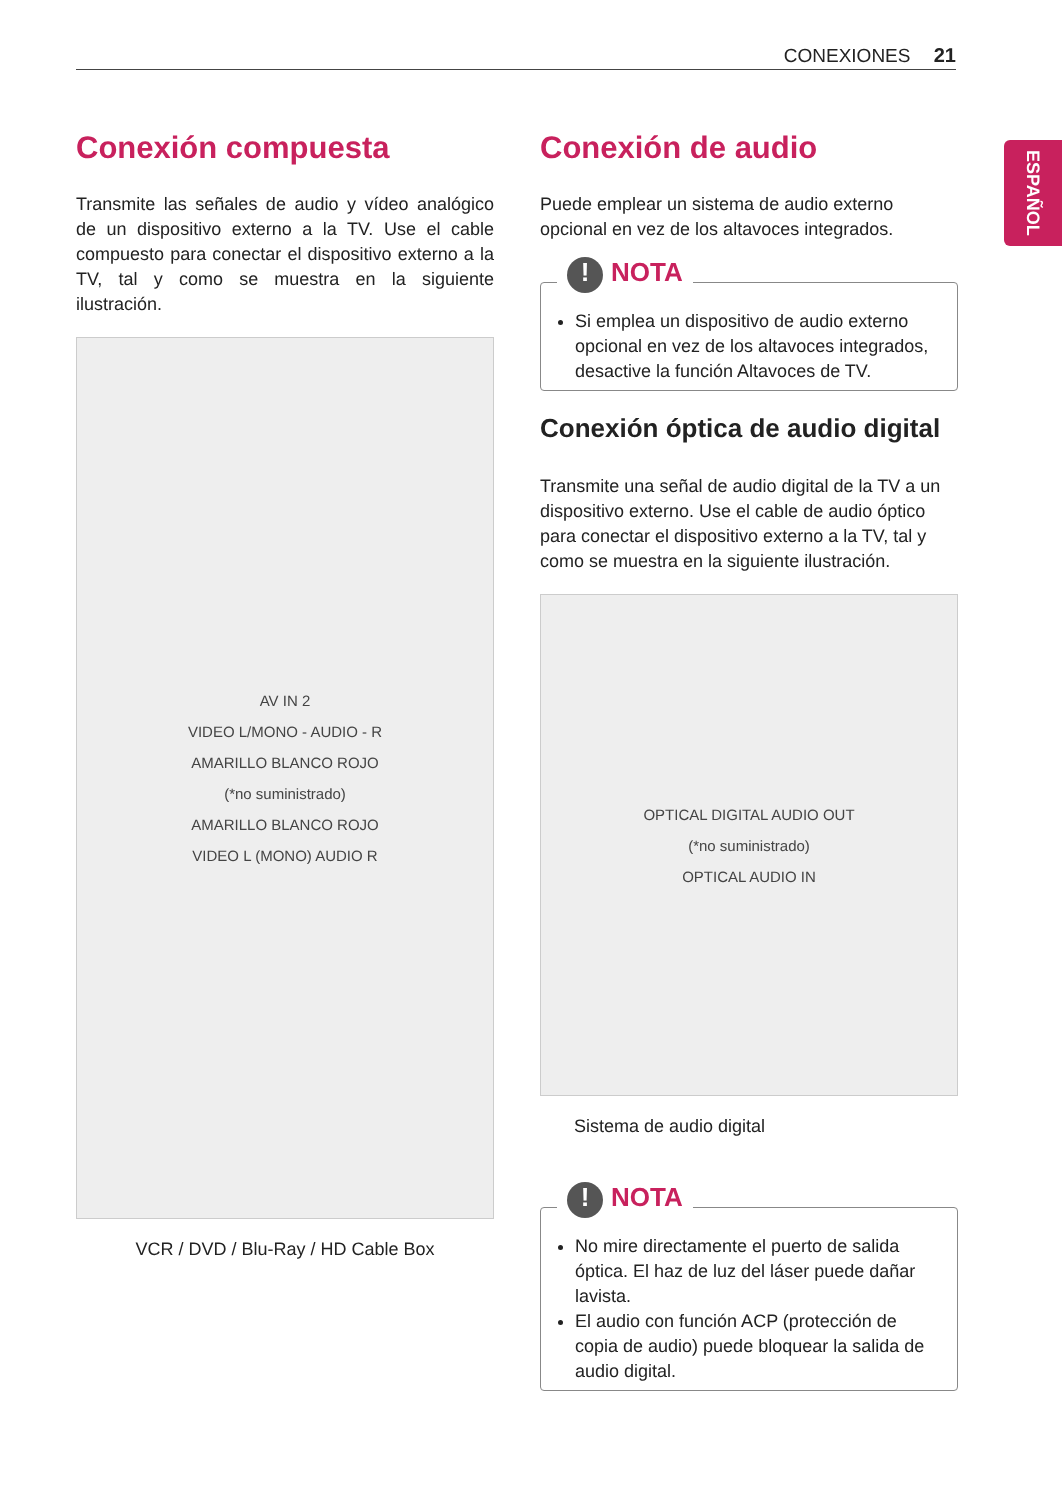CONEXIONES 21
ESPAÑOL
Conexión compuesta
Transmite las señales de audio y vídeo analógico de un dispositivo externo a la TV. Use el cable compuesto para conectar el dispositivo externo a la TV, tal y como se muestra en la siguiente ilustración.
AV IN 2
VIDEO L/MONO - AUDIO - R
AMARILLO BLANCO ROJO
(*no suministrado)
AMARILLO BLANCO ROJO
VIDEO L (MONO) AUDIO R
VCR / DVD / Blu-Ray / HD Cable Box
Conexión de audio
Puede emplear un sistema de audio externo opcional en vez de los altavoces integrados.
! NOTA
Si emplea un dispositivo de audio externo opcional en vez de los altavoces integrados, desactive la función Altavoces de TV.
Conexión óptica de audio digital
Transmite una señal de audio digital de la TV a un dispositivo externo. Use el cable de audio óptico para conectar el dispositivo externo a la TV, tal y como se muestra en la siguiente ilustración.
OPTICAL DIGITAL AUDIO OUT
(*no suministrado)
OPTICAL AUDIO IN
Sistema de audio digital
! NOTA
No mire directamente el puerto de salida óptica. El haz de luz del láser puede dañar lavista.
El audio con función ACP (protección de copia de audio) puede bloquear la salida de audio digital.